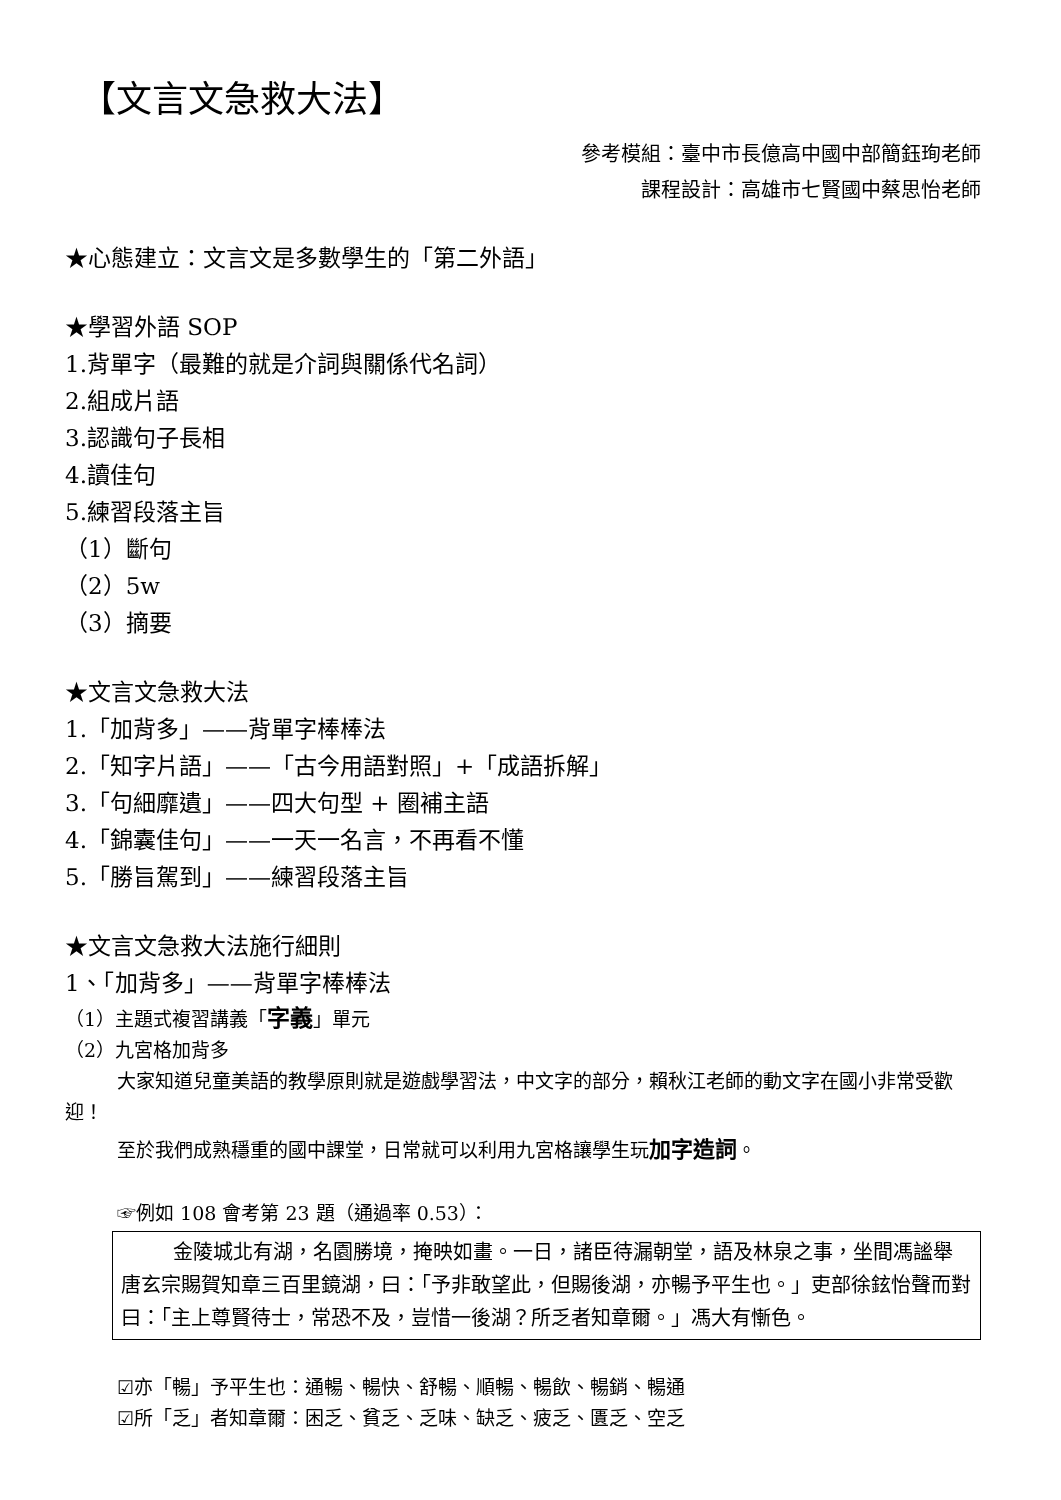【文言文急救大法】
參考模組：臺中市長億高中國中部簡鈺珣老師
課程設計：高雄市七賢國中蔡思怡老師
★心態建立：文言文是多數學生的「第二外語」
★學習外語 SOP
1.背單字（最難的就是介詞與關係代名詞）
2.組成片語
3.認識句子長相
4.讀佳句
5.練習段落主旨
（1）斷句
（2）5w
（3）摘要
★文言文急救大法
1.「加背多」——背單字棒棒法
2.「知字片語」——「古今用語對照」+「成語拆解」
3.「句細靡遺」——四大句型 + 圈補主語
4.「錦囊佳句」——一天一名言，不再看不懂
5.「勝旨駕到」——練習段落主旨
★文言文急救大法施行細則
1、「加背多」——背單字棒棒法
（1）主題式複習講義「字義」單元
（2）九宮格加背多
大家知道兒童美語的教學原則就是遊戲學習法，中文字的部分，賴秋江老師的動文字在國小非常受歡迎！
至於我們成熟穩重的國中課堂，日常就可以利用九宮格讓學生玩加字造詞。
☞例如 108 會考第 23 題（通過率 0.53）：
金陵城北有湖，名園勝境，掩映如畫。一日，諸臣待漏朝堂，語及林泉之事，坐間馮謐舉唐玄宗賜賀知章三百里鏡湖，曰：「予非敢望此，但賜後湖，亦暢予平生也。」吏部徐鉉怡聲而對曰：「主上尊賢待士，常恐不及，豈惜一後湖？所乏者知章爾。」馮大有慚色。
☑亦「暢」予平生也：通暢、暢快、舒暢、順暢、暢飲、暢銷、暢通
☑所「乏」者知章爾：困乏、貧乏、乏味、缺乏、疲乏、匱乏、空乏